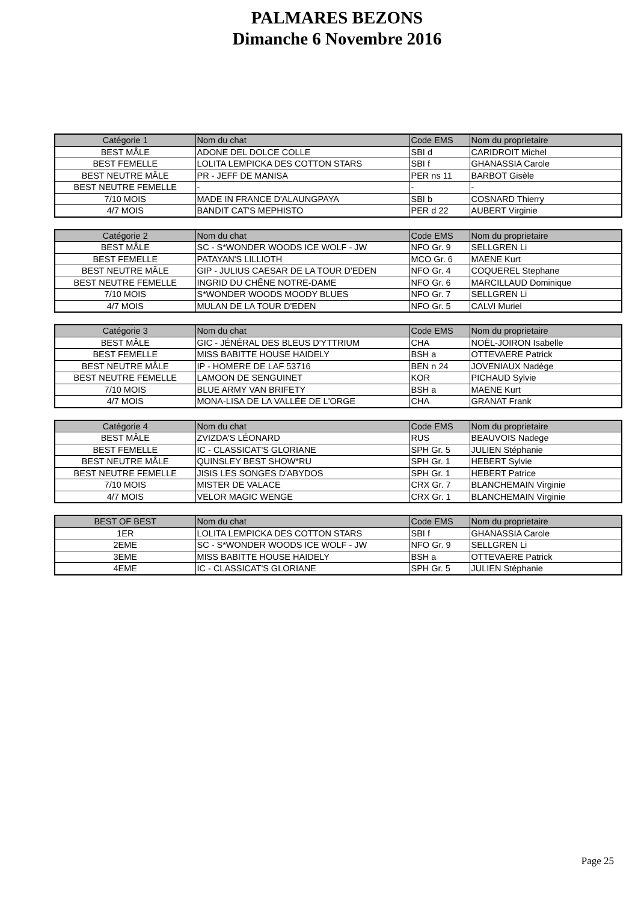PALMARES BEZONS
Dimanche 6 Novembre 2016
| Catégorie 1 | Nom du chat | Code EMS | Nom du proprietaire |
| --- | --- | --- | --- |
| BEST MÂLE | ADONE DEL DOLCE COLLE | SBI d | CARIDROIT Michel |
| BEST FEMELLE | LOLITA LEMPICKA DES COTTON STARS | SBI f | GHANASSIA Carole |
| BEST NEUTRE MÂLE | PR - JEFF DE MANISA | PER ns 11 | BARBOT Gisèle |
| BEST NEUTRE FEMELLE | - | - | - |
| 7/10 MOIS | MADE IN FRANCE D'ALAUNGPAYA | SBI b | COSNARD Thierry |
| 4/7 MOIS | BANDIT CAT'S MEPHISTO | PER d 22 | AUBERT Virginie |
| Catégorie 2 | Nom du chat | Code EMS | Nom du proprietaire |
| --- | --- | --- | --- |
| BEST MÂLE | SC - S*WONDER WOODS ICE WOLF - JW | NFO Gr. 9 | SELLGREN Li |
| BEST FEMELLE | PATAYAN'S LILLIOTH | MCO Gr. 6 | MAENE Kurt |
| BEST NEUTRE MÂLE | GIP - JULIUS CAESAR DE LA TOUR D'EDEN | NFO Gr. 4 | COQUEREL Stephane |
| BEST NEUTRE FEMELLE | INGRID DU CHÊNE NOTRE-DAME | NFO Gr. 6 | MARCILLAUD Dominique |
| 7/10 MOIS | S*WONDER WOODS MOODY BLUES | NFO Gr. 7 | SELLGREN Li |
| 4/7 MOIS | MULAN DE LA TOUR D'EDEN | NFO Gr. 5 | CALVI Muriel |
| Catégorie 3 | Nom du chat | Code EMS | Nom du proprietaire |
| --- | --- | --- | --- |
| BEST MÂLE | GIC - JÉNÉRAL DES BLEUS D'YTTRIUM | CHA | NOËL-JOIRON Isabelle |
| BEST FEMELLE | MISS BABITTE HOUSE HAIDELY | BSH a | OTTEVAERE Patrick |
| BEST NEUTRE MÂLE | IP - HOMERE DE LAF 53716 | BEN n 24 | JOVENIAUX Nadège |
| BEST NEUTRE FEMELLE | LAMOON DE SENGUINET | KOR | PICHAUD Sylvie |
| 7/10 MOIS | BLUE ARMY VAN BRIFETY | BSH a | MAENE Kurt |
| 4/7 MOIS | MONA-LISA DE LA VALLÉE DE L'ORGE | CHA | GRANAT Frank |
| Catégorie 4 | Nom du chat | Code EMS | Nom du proprietaire |
| --- | --- | --- | --- |
| BEST MÂLE | ZVIZDA'S LÉONARD | RUS | BEAUVOIS Nadege |
| BEST FEMELLE | IC - CLASSICAT'S GLORIANE | SPH Gr. 5 | JULIEN Stéphanie |
| BEST NEUTRE MÂLE | QUINSLEY BEST SHOW*RU | SPH Gr. 1 | HEBERT Sylvie |
| BEST NEUTRE FEMELLE | JISIS LES SONGES D'ABYDOS | SPH Gr. 1 | HEBERT Patrice |
| 7/10 MOIS | MISTER DE VALACE | CRX Gr. 7 | BLANCHEMAIN Virginie |
| 4/7 MOIS | VELOR MAGIC WENGE | CRX Gr. 1 | BLANCHEMAIN Virginie |
| BEST OF BEST | Nom du chat | Code EMS | Nom du proprietaire |
| --- | --- | --- | --- |
| 1ER | LOLITA LEMPICKA DES COTTON STARS | SBI f | GHANASSIA Carole |
| 2EME | SC - S*WONDER WOODS ICE WOLF - JW | NFO Gr. 9 | SELLGREN Li |
| 3EME | MISS BABITTE HOUSE HAIDELY | BSH a | OTTEVAERE Patrick |
| 4EME | IC - CLASSICAT'S GLORIANE | SPH Gr. 5 | JULIEN Stéphanie |
Page 25